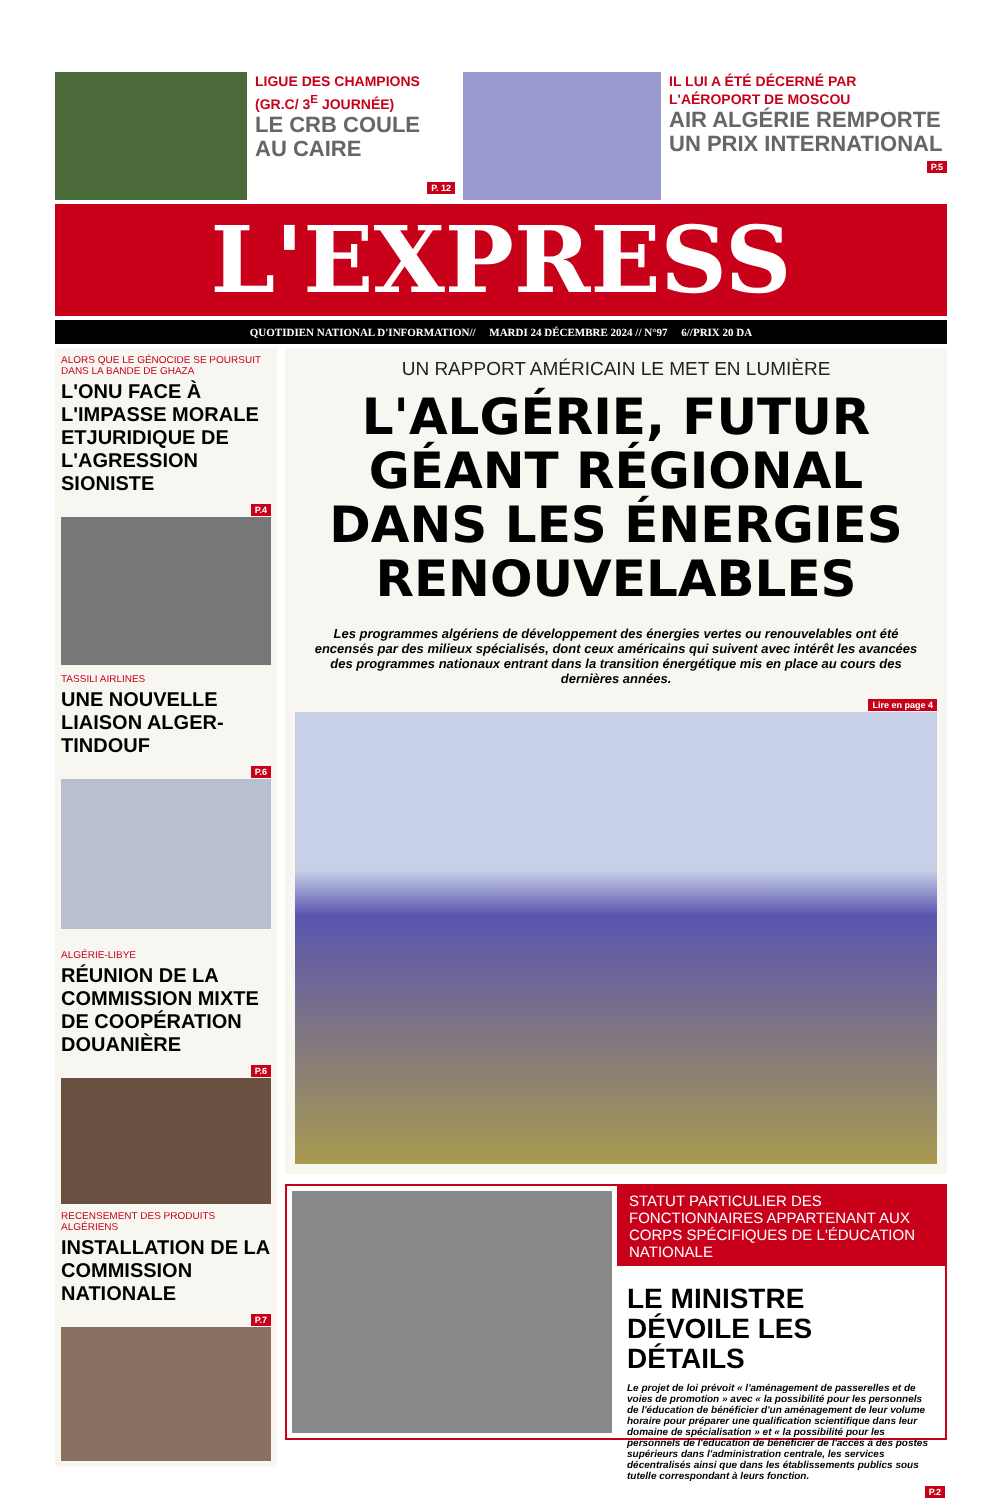LIGUE DES CHAMPIONS (GR.C/ 3<sup>E</sup> JOURNÉE)
LE CRB COULE
AU CAIRE
P. 12
IL LUI A ÉTÉ DÉCERNÉ PAR L'AÉROPORT DE MOSCOU
AIR ALGÉRIE REMPORTE UN PRIX INTERNATIONAL
P.5
L'EXPRESS
QUOTIDIEN NATIONAL D'INFORMATION// MARDI 24 DÉCEMBRE 2024 // N°97 6//PRIX 20 DA
ALORS QUE LE GÉNOCIDE SE POURSUIT DANS LA BANDE DE GHAZA
L'ONU FACE À L'IMPASSE MORALE ETJURIDIQUE DE L'AGRESSION SIONISTE
P.4
TASSILI AIRLINES
UNE NOUVELLE LIAISON ALGER-TINDOUF
P.6
ALGÉRIE-LIBYE
RÉUNION DE LA COMMISSION MIXTE DE COOPÉRATION DOUANIÈRE
P.6
RECENSEMENT DES PRODUITS ALGÉRIENS
INSTALLATION DE LA COMMISSION NATIONALE
P.7
UN RAPPORT AMÉRICAIN LE MET EN LUMIÈRE
L'ALGÉRIE, FUTUR GÉANT RÉGIONAL DANS LES ÉNERGIES RENOUVELABLES
Les programmes algériens de développement des énergies vertes ou renouvelables ont été encensés par des milieux spécialisés, dont ceux américains qui suivent avec intérêt les avancées des programmes nationaux entrant dans la transition énergétique mis en place au cours des dernières années.
Lire en page 4
STATUT PARTICULIER DES FONCTIONNAIRES APPARTENANT AUX CORPS SPÉCIFIQUES DE L'ÉDUCATION NATIONALE
LE MINISTRE DÉVOILE LES DÉTAILS
Le projet de loi prévoit « l'aménagement de passerelles et de voies de promotion » avec « la possibilité pour les personnels de l'éducation de bénéficier d'un aménagement de leur volume horaire pour préparer une qualification scientifique dans leur domaine de spécialisation » et « la possibilité pour les personnels de l'éducation de bénéficier de l'accès à des postes supérieurs dans l'administration centrale, les services décentralisés ainsi que dans les établissements publics sous tutelle correspondant à leurs fonction.
P.2